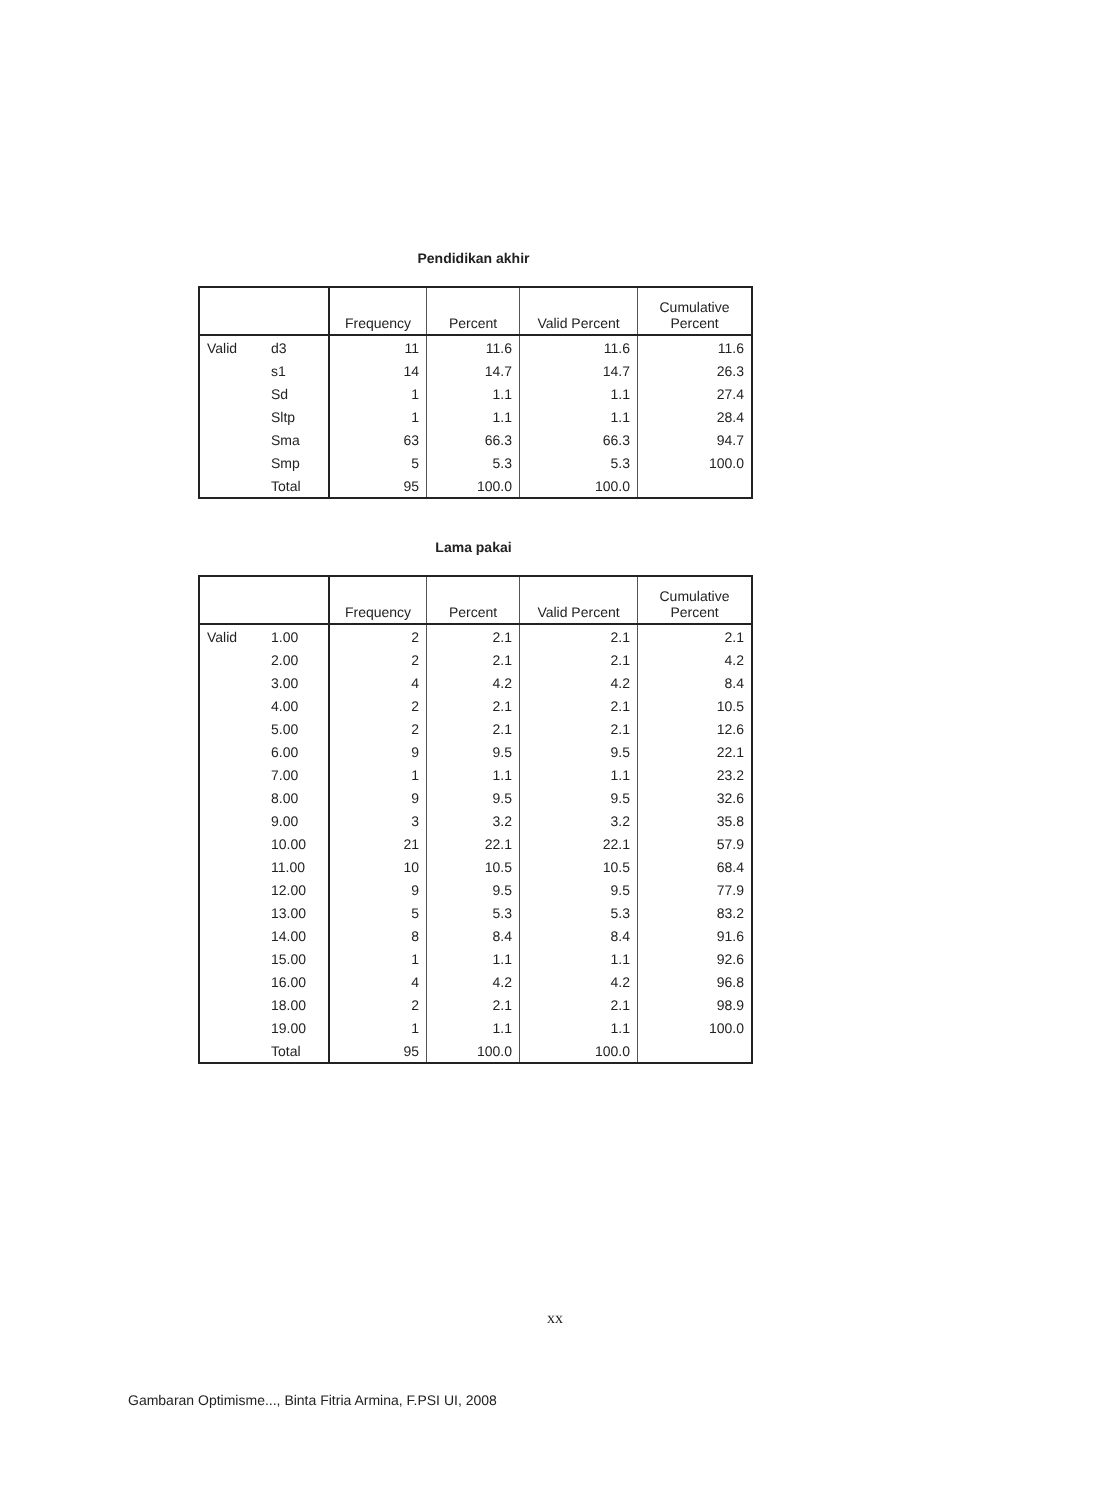Pendidikan akhir
| | | Frequency | Percent | Valid Percent | Cumulative Percent |
| --- | --- | --- | --- | --- | --- |
| Valid | d3 | 11 | 11.6 | 11.6 | 11.6 |
| | s1 | 14 | 14.7 | 14.7 | 26.3 |
| | Sd | 1 | 1.1 | 1.1 | 27.4 |
| | Sltp | 1 | 1.1 | 1.1 | 28.4 |
| | Sma | 63 | 66.3 | 66.3 | 94.7 |
| | Smp | 5 | 5.3 | 5.3 | 100.0 |
| | Total | 95 | 100.0 | 100.0 | |
Lama pakai
| | | Frequency | Percent | Valid Percent | Cumulative Percent |
| --- | --- | --- | --- | --- | --- |
| Valid | 1.00 | 2 | 2.1 | 2.1 | 2.1 |
| | 2.00 | 2 | 2.1 | 2.1 | 4.2 |
| | 3.00 | 4 | 4.2 | 4.2 | 8.4 |
| | 4.00 | 2 | 2.1 | 2.1 | 10.5 |
| | 5.00 | 2 | 2.1 | 2.1 | 12.6 |
| | 6.00 | 9 | 9.5 | 9.5 | 22.1 |
| | 7.00 | 1 | 1.1 | 1.1 | 23.2 |
| | 8.00 | 9 | 9.5 | 9.5 | 32.6 |
| | 9.00 | 3 | 3.2 | 3.2 | 35.8 |
| | 10.00 | 21 | 22.1 | 22.1 | 57.9 |
| | 11.00 | 10 | 10.5 | 10.5 | 68.4 |
| | 12.00 | 9 | 9.5 | 9.5 | 77.9 |
| | 13.00 | 5 | 5.3 | 5.3 | 83.2 |
| | 14.00 | 8 | 8.4 | 8.4 | 91.6 |
| | 15.00 | 1 | 1.1 | 1.1 | 92.6 |
| | 16.00 | 4 | 4.2 | 4.2 | 96.8 |
| | 18.00 | 2 | 2.1 | 2.1 | 98.9 |
| | 19.00 | 1 | 1.1 | 1.1 | 100.0 |
| | Total | 95 | 100.0 | 100.0 | |
xx
Gambaran Optimisme..., Binta Fitria Armina, F.PSI UI, 2008